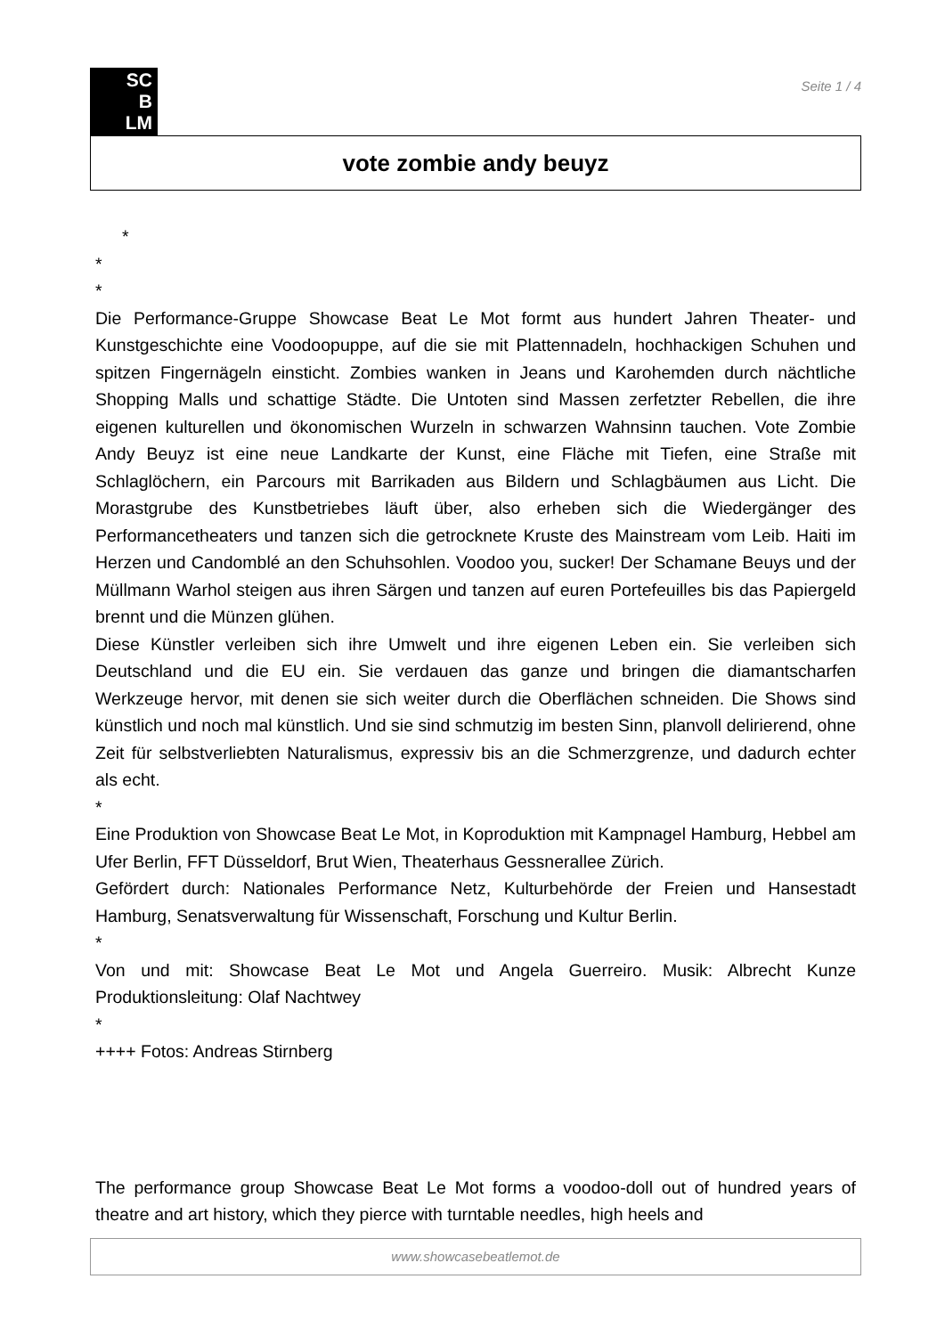SC
B
LM
Seite 1 / 4
vote zombie andy beuyz
*
*
*
Die Performance-Gruppe Showcase Beat Le Mot formt aus hundert Jahren Theater- und Kunstgeschichte eine Voodoopuppe, auf die sie mit Plattennadeln, hochhackigen Schuhen und spitzen Fingernägeln einsticht. Zombies wanken in Jeans und Karohemden durch nächtliche Shopping Malls und schattige Städte. Die Untoten sind Massen zerfetzter Rebellen, die ihre eigenen kulturellen und ökonomischen Wurzeln in schwarzen Wahnsinn tauchen. Vote Zombie Andy Beuyz ist eine neue Landkarte der Kunst, eine Fläche mit Tiefen, eine Straße mit Schlaglöchern, ein Parcours mit Barrikaden aus Bildern und Schlagbäumen aus Licht. Die Morastgrube des Kunstbetriebes läuft über, also erheben sich die Wiedergänger des Performancetheaters und tanzen sich die getrocknete Kruste des Mainstream vom Leib. Haiti im Herzen und Candomblé an den Schuhsohlen. Voodoo you, sucker! Der Schamane Beuys und der Müllmann Warhol steigen aus ihren Särgen und tanzen auf euren Portefeuilles bis das Papiergeld brennt und die Münzen glühen.
Diese Künstler verleiben sich ihre Umwelt und ihre eigenen Leben ein. Sie verleiben sich Deutschland und die EU ein. Sie verdauen das ganze und bringen die diamantscharfen Werkzeuge hervor, mit denen sie sich weiter durch die Oberflächen schneiden. Die Shows sind künstlich und noch mal künstlich. Und sie sind schmutzig im besten Sinn, planvoll delirierend, ohne Zeit für selbstverliebten Naturalismus, expressiv bis an die Schmerzgrenze, und dadurch echter als echt.
*
Eine Produktion von Showcase Beat Le Mot, in Koproduktion mit Kampnagel Hamburg, Hebbel am Ufer Berlin, FFT Düsseldorf, Brut Wien, Theaterhaus Gessnerallee Zürich.
Gefördert durch: Nationales Performance Netz, Kulturbehörde der Freien und Hansestadt Hamburg, Senatsverwaltung für Wissenschaft, Forschung und Kultur Berlin.
*
Von und mit: Showcase Beat Le Mot und Angela Guerreiro. Musik: Albrecht Kunze Produktionsleitung: Olaf Nachtwey
*
++++ Fotos: Andreas Stirnberg
The performance group Showcase Beat Le Mot forms a voodoo-doll out of hundred years of theatre and art history, which they pierce with turntable needles, high heels and
www.showcasebeatlemot.de